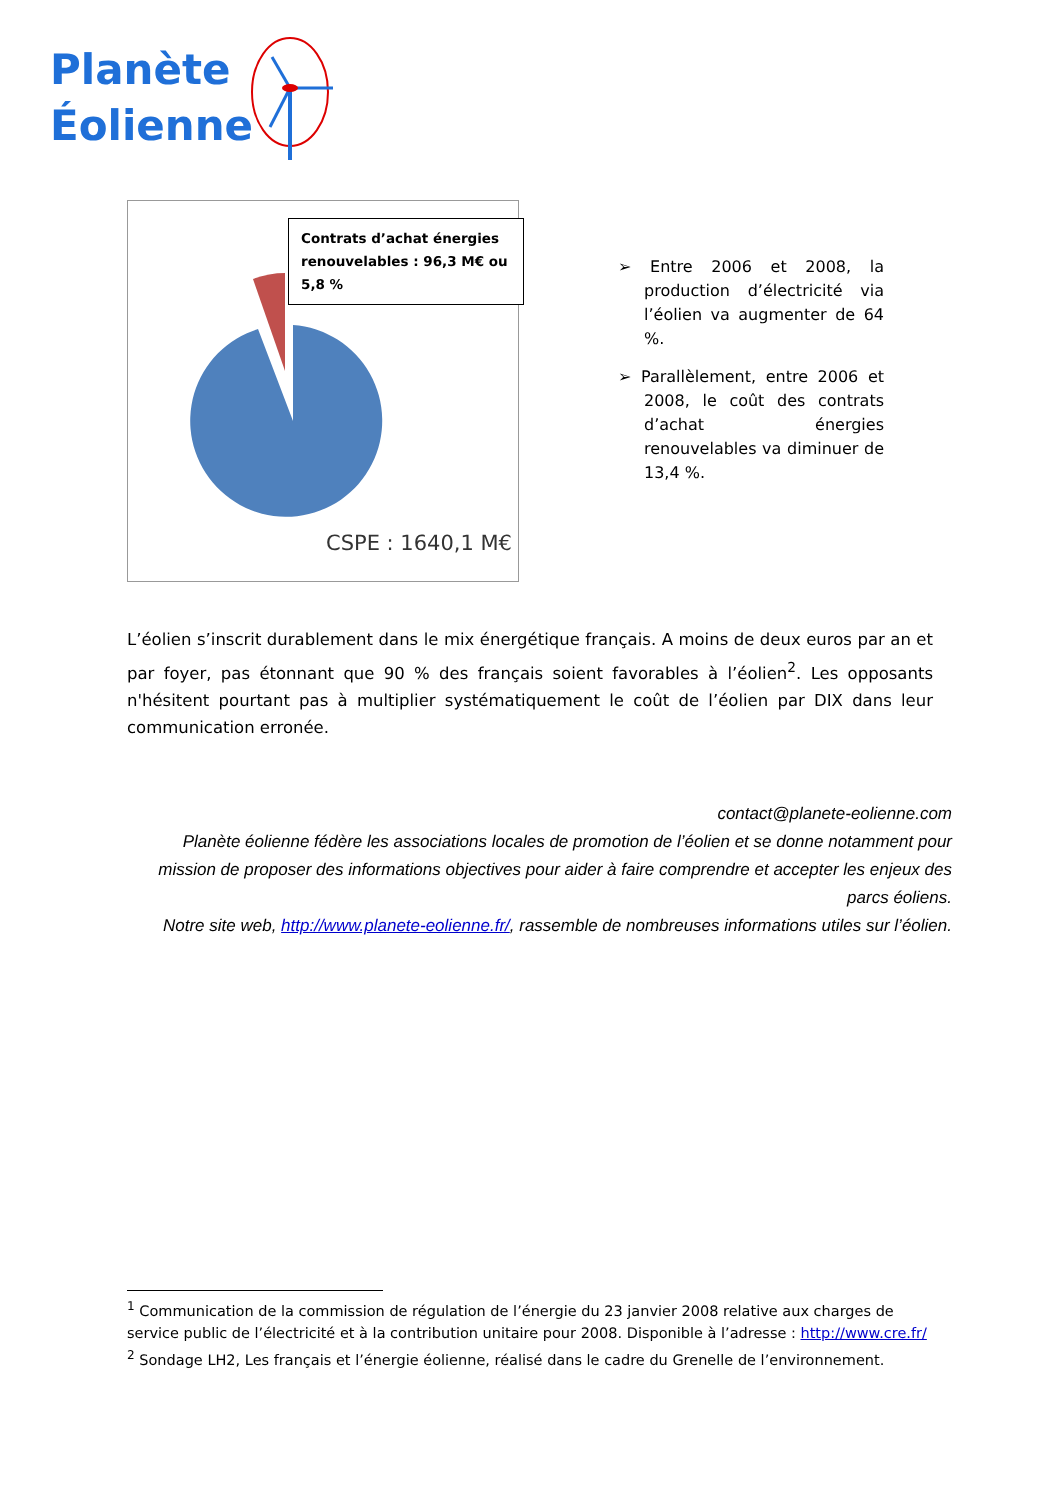Planète
Éolienne
Contrats d’achat énergies renouvelables : 96,3 M€ ou 5,8 %
CSPE : 1640,1 M€
➢ Entre 2006 et 2008, la production d’électricité via l’éolien va augmenter de 64 %.
➢ Parallèlement, entre 2006 et 2008, le coût des contrats d’achat énergies renouvelables va diminuer de 13,4 %.
L’éolien s’inscrit durablement dans le mix énergétique français. A moins de deux euros par an et par foyer, pas étonnant que 90 % des français soient favorables à l’éolien<sup>2</sup>. Les opposants n'hésitent pourtant pas à multiplier systématiquement le coût de l’éolien par DIX dans leur communication erronée.
contact@planete-eolienne.com
Planète éolienne fédère les associations locales de promotion de l’éolien et se donne notamment pour mission de proposer des informations objectives pour aider à faire comprendre et accepter les enjeux des parcs éoliens.
Notre site web, http://www.planete-eolienne.fr/, rassemble de nombreuses informations utiles sur l’éolien.
<sup>1</sup> Communication de la commission de régulation de l’énergie du 23 janvier 2008 relative aux charges de service public de l’électricité et à la contribution unitaire pour 2008. Disponible à l’adresse : http://www.cre.fr/
<sup>2</sup> Sondage LH2, Les français et l’énergie éolienne, réalisé dans le cadre du Grenelle de l’environnement.